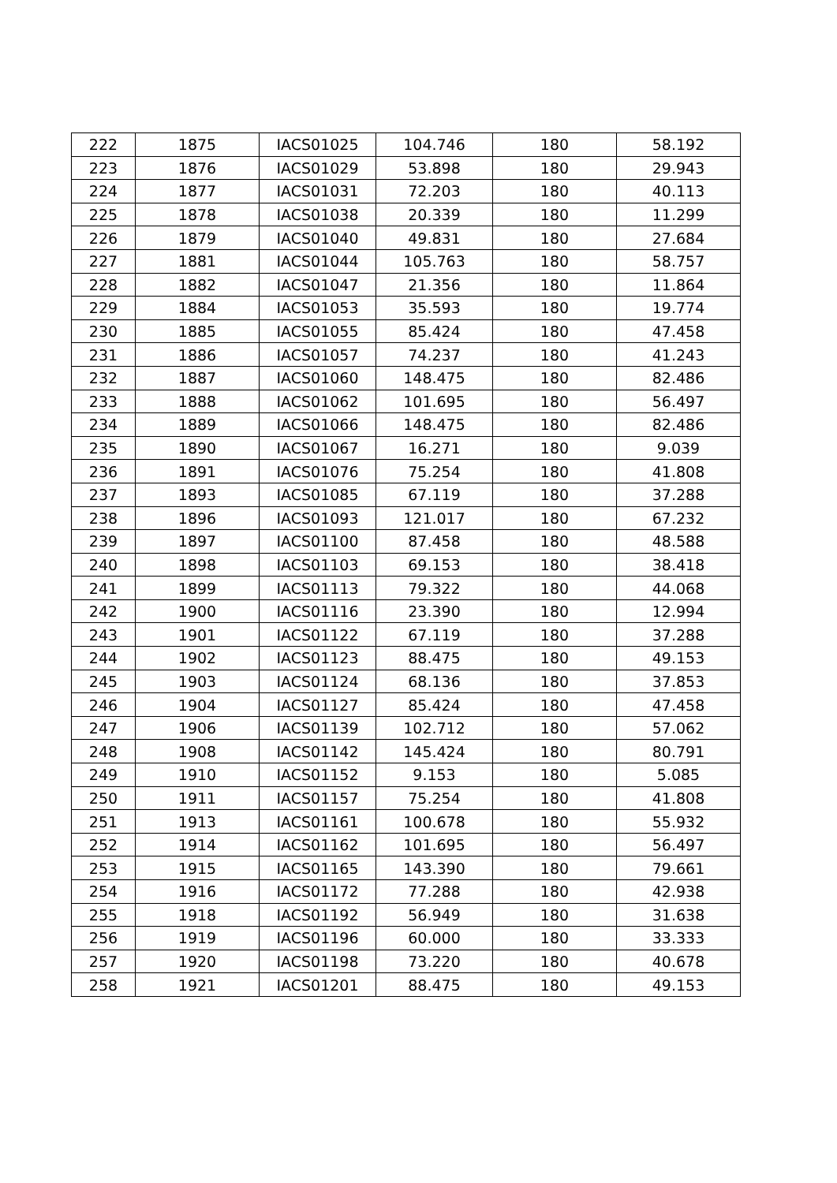| 222 | 1875 | IACS01025 | 104.746 | 180 | 58.192 |
| 223 | 1876 | IACS01029 | 53.898 | 180 | 29.943 |
| 224 | 1877 | IACS01031 | 72.203 | 180 | 40.113 |
| 225 | 1878 | IACS01038 | 20.339 | 180 | 11.299 |
| 226 | 1879 | IACS01040 | 49.831 | 180 | 27.684 |
| 227 | 1881 | IACS01044 | 105.763 | 180 | 58.757 |
| 228 | 1882 | IACS01047 | 21.356 | 180 | 11.864 |
| 229 | 1884 | IACS01053 | 35.593 | 180 | 19.774 |
| 230 | 1885 | IACS01055 | 85.424 | 180 | 47.458 |
| 231 | 1886 | IACS01057 | 74.237 | 180 | 41.243 |
| 232 | 1887 | IACS01060 | 148.475 | 180 | 82.486 |
| 233 | 1888 | IACS01062 | 101.695 | 180 | 56.497 |
| 234 | 1889 | IACS01066 | 148.475 | 180 | 82.486 |
| 235 | 1890 | IACS01067 | 16.271 | 180 | 9.039 |
| 236 | 1891 | IACS01076 | 75.254 | 180 | 41.808 |
| 237 | 1893 | IACS01085 | 67.119 | 180 | 37.288 |
| 238 | 1896 | IACS01093 | 121.017 | 180 | 67.232 |
| 239 | 1897 | IACS01100 | 87.458 | 180 | 48.588 |
| 240 | 1898 | IACS01103 | 69.153 | 180 | 38.418 |
| 241 | 1899 | IACS01113 | 79.322 | 180 | 44.068 |
| 242 | 1900 | IACS01116 | 23.390 | 180 | 12.994 |
| 243 | 1901 | IACS01122 | 67.119 | 180 | 37.288 |
| 244 | 1902 | IACS01123 | 88.475 | 180 | 49.153 |
| 245 | 1903 | IACS01124 | 68.136 | 180 | 37.853 |
| 246 | 1904 | IACS01127 | 85.424 | 180 | 47.458 |
| 247 | 1906 | IACS01139 | 102.712 | 180 | 57.062 |
| 248 | 1908 | IACS01142 | 145.424 | 180 | 80.791 |
| 249 | 1910 | IACS01152 | 9.153 | 180 | 5.085 |
| 250 | 1911 | IACS01157 | 75.254 | 180 | 41.808 |
| 251 | 1913 | IACS01161 | 100.678 | 180 | 55.932 |
| 252 | 1914 | IACS01162 | 101.695 | 180 | 56.497 |
| 253 | 1915 | IACS01165 | 143.390 | 180 | 79.661 |
| 254 | 1916 | IACS01172 | 77.288 | 180 | 42.938 |
| 255 | 1918 | IACS01192 | 56.949 | 180 | 31.638 |
| 256 | 1919 | IACS01196 | 60.000 | 180 | 33.333 |
| 257 | 1920 | IACS01198 | 73.220 | 180 | 40.678 |
| 258 | 1921 | IACS01201 | 88.475 | 180 | 49.153 |